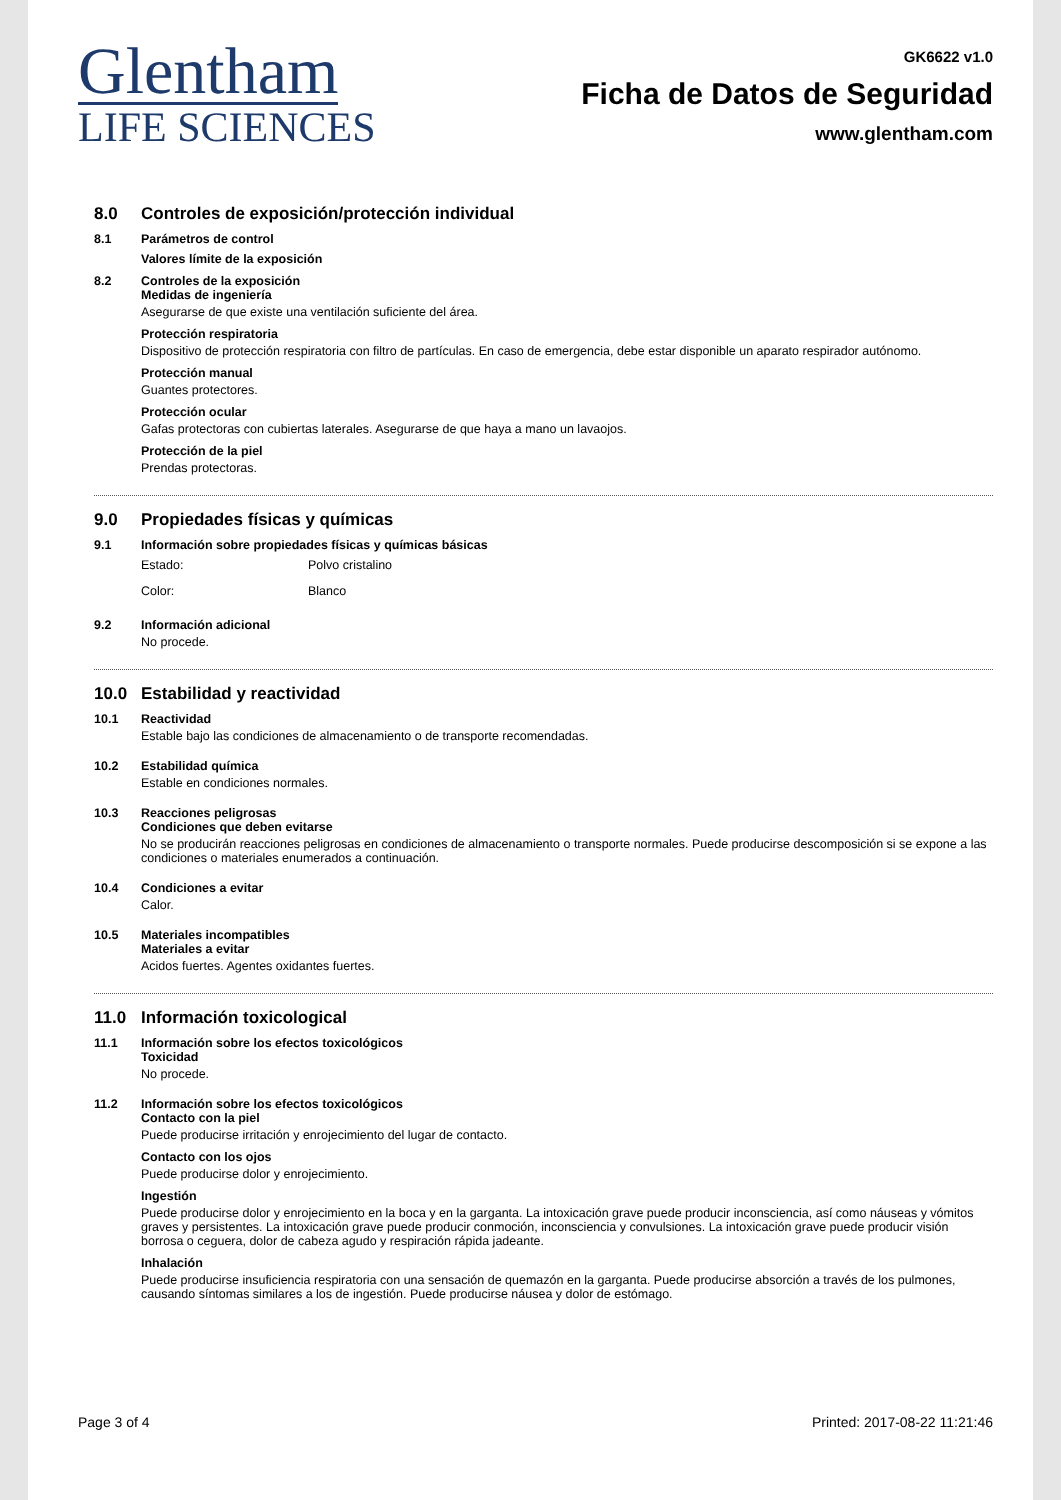Glentham
LIFE SCIENCES
GK6622 v1.0
Ficha de Datos de Seguridad
www.glentham.com
8.0 Controles de exposición/protección individual
8.1 Parámetros de control
Valores límite de la exposición
8.2 Controles de la exposición
Medidas de ingeniería
Asegurarse de que existe una ventilación suficiente del área.
Protección respiratoria
Dispositivo de protección respiratoria con filtro de partículas. En caso de emergencia, debe estar disponible un aparato respirador autónomo.
Protección manual
Guantes protectores.
Protección ocular
Gafas protectoras con cubiertas laterales. Asegurarse de que haya a mano un lavaojos.
Protección de la piel
Prendas protectoras.
9.0 Propiedades físicas y químicas
9.1 Información sobre propiedades físicas y químicas básicas
Estado: Polvo cristalino
Color: Blanco
9.2 Información adicional
No procede.
10.0 Estabilidad y reactividad
10.1 Reactividad
Estable bajo las condiciones de almacenamiento o de transporte recomendadas.
10.2 Estabilidad química
Estable en condiciones normales.
10.3 Reacciones peligrosas
Condiciones que deben evitarse
No se producirán reacciones peligrosas en condiciones de almacenamiento o transporte normales. Puede producirse descomposición si se expone a las condiciones o materiales enumerados a continuación.
10.4 Condiciones a evitar
Calor.
10.5 Materiales incompatibles
Materiales a evitar
Acidos fuertes. Agentes oxidantes fuertes.
11.0 Información toxicological
11.1 Información sobre los efectos toxicológicos
Toxicidad
No procede.
11.2 Información sobre los efectos toxicológicos
Contacto con la piel
Puede producirse irritación y enrojecimiento del lugar de contacto.
Contacto con los ojos
Puede producirse dolor y enrojecimiento.
Ingestión
Puede producirse dolor y enrojecimiento en la boca y en la garganta. La intoxicación grave puede producir inconsciencia, así como náuseas y vómitos graves y persistentes. La intoxicación grave puede producir conmoción, inconsciencia y convulsiones. La intoxicación grave puede producir visión borrosa o ceguera, dolor de cabeza agudo y respiración rápida jadeante.
Inhalación
Puede producirse insuficiencia respiratoria con una sensación de quemazón en la garganta. Puede producirse absorción a través de los pulmones, causando síntomas similares a los de ingestión. Puede producirse náusea y dolor de estómago.
Page 3 of 4 Printed: 2017-08-22 11:21:46